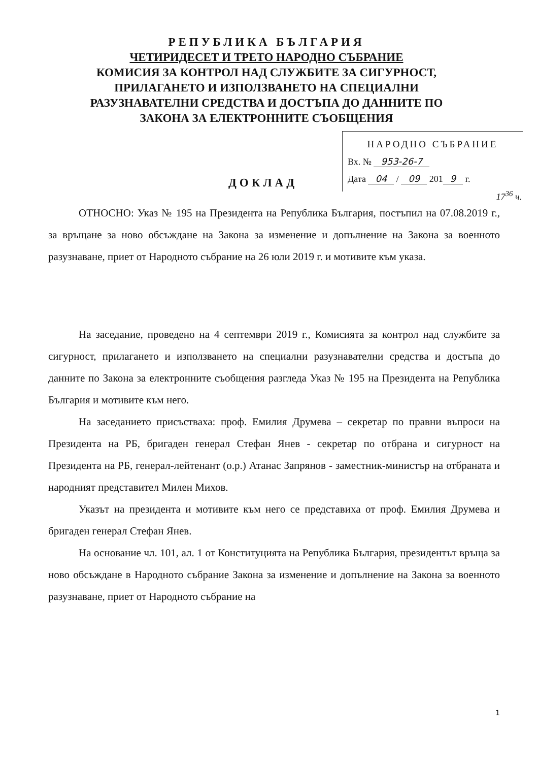РЕПУБЛИКА БЪЛГАРИЯ
ЧЕТИРИДЕСЕТ И ТРЕТО НАРОДНО СЪБРАНИЕ
КОМИСИЯ ЗА КОНТРОЛ НАД СЛУЖБИТЕ ЗА СИГУРНОСТ,
ПРИЛАГАНЕТО И ИЗПОЛЗВАНЕТО НА СПЕЦИАЛНИ
РАЗУЗНАВАТЕЛНИ СРЕДСТВА И ДОСТЪПА ДО ДАННИТЕ ПО
ЗАКОНА ЗА ЕЛЕКТРОННИТЕ СЪОБЩЕНИЯ
НАРОДНО СЪБРАНИЕ
Вх. № 953-26-7
Дата 04 / 09 201 9 г.
ДОКЛАД
17<sup>36</sup> ч.
ОТНОСНО: Указ № 195 на Президента на Република България, постъпил на 07.08.2019 г., за връщане за ново обсъждане на Закона за изменение и допълнение на Закона за военното разузнаване, приет от Народното събрание на 26 юли 2019 г. и мотивите към указа.
На заседание, проведено на 4 септември 2019 г., Комисията за контрол над службите за сигурност, прилагането и използването на специални разузнавателни средства и достъпа до данните по Закона за електронните съобщения разгледа Указ № 195 на Президента на Република България и мотивите към него.
На заседанието присъстваха: проф. Емилия Друмева – секретар по правни въпроси на Президента на РБ, бригаден генерал Стефан Янев - секретар по отбрана и сигурност на Президента на РБ, генерал-лейтенант (о.р.) Атанас Запрянов - заместник-министър на отбраната и народният представител Милен Михов.
Указът на президента и мотивите към него се представиха от проф. Емилия Друмева и бригаден генерал Стефан Янев.
На основание чл. 101, ал. 1 от Конституцията на Република България, президентът връща за ново обсъждане в Народното събрание Закона за изменение и допълнение на Закона за военното разузнаване, приет от Народното събрание на
1